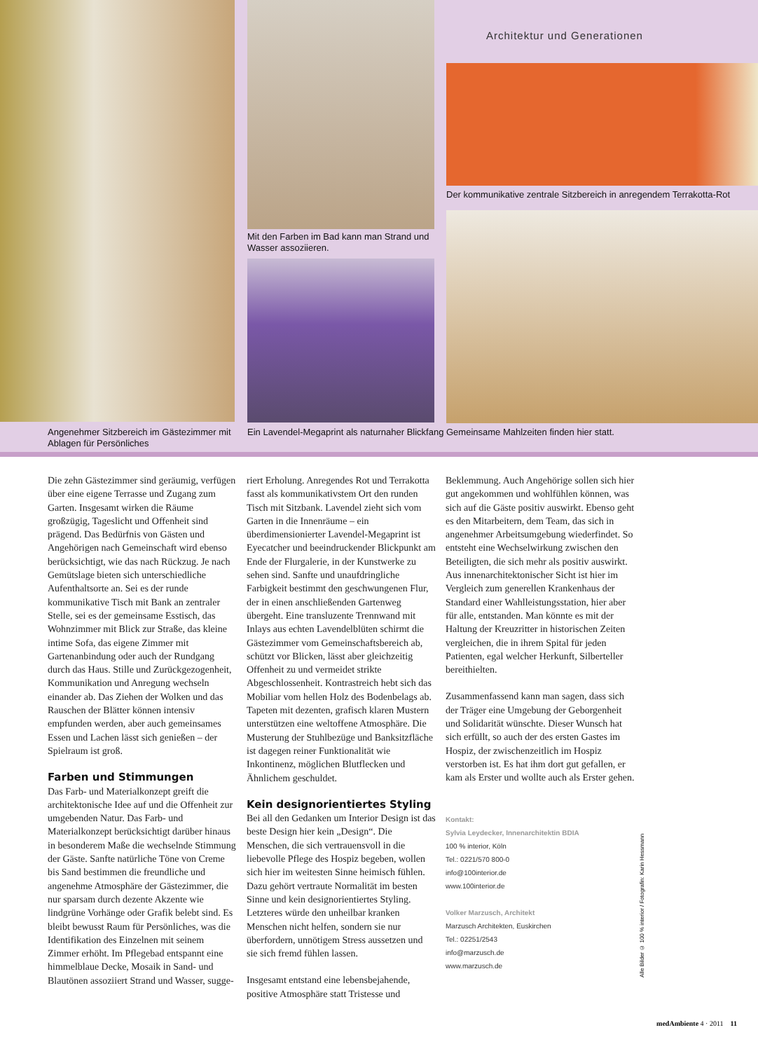Architektur und Generationen
Der kommunikative zentrale Sitzbereich in anregendem Terrakotta-Rot
Mit den Farben im Bad kann man Strand und
Wasser assoziieren.
Angenehmer Sitzbereich im Gästezimmer mit
Ablagen für Persönliches
Ein Lavendel-Megaprint als naturnaher Blickfang
Gemeinsame Mahlzeiten finden hier statt.
Die zehn Gästezimmer sind geräumig, verfügen über eine eigene Terrasse und Zugang zum Garten. Insgesamt wirken die Räume großzügig, Tageslicht und Offenheit sind prägend. Das Bedürfnis von Gästen und Angehörigen nach Gemeinschaft wird ebenso berücksichtigt, wie das nach Rückzug. Je nach Gemütslage bieten sich unterschiedliche Aufenthaltsorte an. Sei es der runde kommunikative Tisch mit Bank an zentraler Stelle, sei es der gemeinsame Esstisch, das Wohnzimmer mit Blick zur Straße, das kleine intime Sofa, das eigene Zimmer mit Gartenanbindung oder auch der Rundgang durch das Haus. Stille und Zurückgezogenheit, Kommunikation und Anregung wechseln einander ab. Das Ziehen der Wolken und das Rauschen der Blätter können intensiv empfunden werden, aber auch gemeinsames Essen und Lachen lässt sich genießen – der Spielraum ist groß.
Farben und Stimmungen
Das Farb- und Materialkonzept greift die architektonische Idee auf und die Offenheit zur umgebenden Natur. Das Farb- und Materialkonzept berücksichtigt darüber hinaus in besonderem Maße die wechselnde Stimmung der Gäste. Sanfte natürliche Töne von Creme bis Sand bestimmen die freundliche und angenehme Atmosphäre der Gästezimmer, die nur sparsam durch dezente Akzente wie lindgrüne Vorhänge oder Grafik belebt sind. Es bleibt bewusst Raum für Persönliches, was die Identifikation des Einzelnen mit seinem Zimmer erhöht. Im Pflegebad entspannt eine himmelblaue Decke, Mosaik in Sand- und Blautönen assoziiert Strand und Wasser, sugge-
riert Erholung. Anregendes Rot und Terrakotta fasst als kommunikativstem Ort den runden Tisch mit Sitzbank. Lavendel zieht sich vom Garten in die Innenräume – ein überdimensionierter Lavendel-Megaprint ist Eyecatcher und beeindruckender Blickpunkt am Ende der Flurgalerie, in der Kunstwerke zu sehen sind. Sanfte und unaufdringliche Farbigkeit bestimmt den geschwungenen Flur, der in einen anschließenden Gartenweg übergeht. Eine transluzente Trennwand mit Inlays aus echten Lavendelblüten schirmt die Gästezimmer vom Gemeinschaftsbereich ab, schützt vor Blicken, lässt aber gleichzeitig Offenheit zu und vermeidet strikte Abgeschlossenheit. Kontrastreich hebt sich das Mobiliar vom hellen Holz des Bodenbelags ab. Tapeten mit dezenten, grafisch klaren Mustern unterstützen eine weltoffene Atmosphäre. Die Musterung der Stuhlbezüge und Banksitzfläche ist dagegen reiner Funktionalität wie Inkontinenz, möglichen Blutflecken und Ähnlichem geschuldet.
Kein designorientiertes Styling
Bei all den Gedanken um Interior Design ist das beste Design hier kein „Design“. Die Menschen, die sich vertrauensvoll in die liebevolle Pflege des Hospiz begeben, wollen sich hier im weitesten Sinne heimisch fühlen. Dazu gehört vertraute Normalität im besten Sinne und kein designorientiertes Styling. Letzteres würde den unheilbar kranken Menschen nicht helfen, sondern sie nur überfordern, unnötigem Stress aussetzen und sie sich fremd fühlen lassen.
Insgesamt entstand eine lebensbejahende, positive Atmosphäre statt Tristesse und
Beklemmung. Auch Angehörige sollen sich hier gut angekommen und wohlfühlen können, was sich auf die Gäste positiv auswirkt. Ebenso geht es den Mitarbeitern, dem Team, das sich in angenehmer Arbeitsumgebung wiederfindet. So entsteht eine Wechselwirkung zwischen den Beteiligten, die sich mehr als positiv auswirkt. Aus innenarchitektonischer Sicht ist hier im Vergleich zum generellen Krankenhaus der Standard einer Wahlleistungsstation, hier aber für alle, entstanden. Man könnte es mit der Haltung der Kreuzritter in historischen Zeiten vergleichen, die in ihrem Spital für jeden Patienten, egal welcher Herkunft, Silberteller bereithielten.
Zusammenfassend kann man sagen, dass sich der Träger eine Umgebung der Geborgenheit und Solidarität wünschte. Dieser Wunsch hat sich erfüllt, so auch der des ersten Gastes im Hospiz, der zwischenzeitlich im Hospiz verstorben ist. Es hat ihm dort gut gefallen, er kam als Erster und wollte auch als Erster gehen.
Kontakt:
Sylvia Leydecker, Innenarchitektin BDIA
100 % interior, Köln
Tel.: 0221/570 800-0
info@100interior.de
www.100interior.de
Volker Marzusch, Architekt
Marzusch Architekten, Euskirchen
Tel.: 02251/2543
info@marzusch.de
www.marzusch.de
Alle Bilder © 100 % interior / Fotografin: Karin Hessmann
medAmbiente 4 · 2011 11